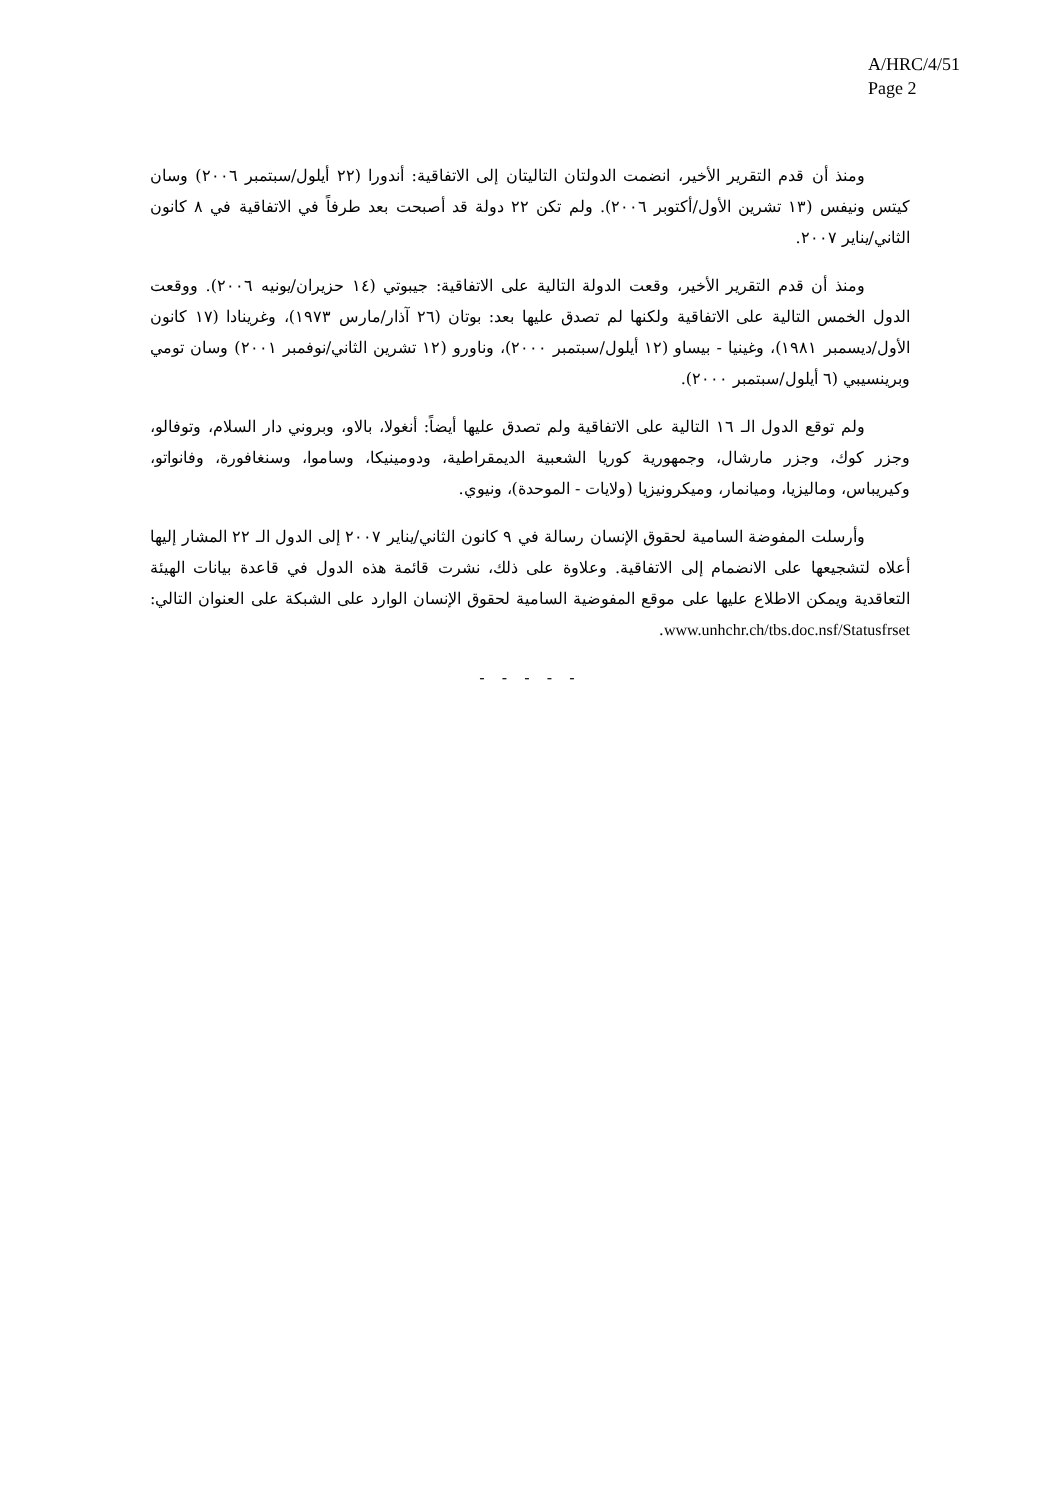A/HRC/4/51
Page 2
ومنذ أن قدم التقرير الأخير، انضمت الدولتان التاليتان إلى الاتفاقية: أندورا (٢٢ أيلول/سبتمبر ٢٠٠٦) وسان كيتس ونيفس (١٣ تشرين الأول/أكتوبر ٢٠٠٦). ولم تكن ٢٢ دولة قد أصبحت بعد طرفاً في الاتفاقية في ٨ كانون الثاني/يناير ٢٠٠٧.
ومنذ أن قدم التقرير الأخير، وقعت الدولة التالية على الاتفاقية: جيبوتي (١٤ حزيران/يونيه ٢٠٠٦). ووقعت الدول الخمس التالية على الاتفاقية ولكنها لم تصدق عليها بعد: بوتان (٢٦ آذار/مارس ١٩٧٣)، وغرينادا (١٧ كانون الأول/ديسمبر ١٩٨١)، وغينيا - بيساو (١٢ أيلول/سبتمبر ٢٠٠٠)، وناورو (١٢ تشرين الثاني/نوفمبر ٢٠٠١) وسان تومي وبرينسيبي (٦ أيلول/سبتمبر ٢٠٠٠).
ولم توقع الدول الـ ١٦ التالية على الاتفاقية ولم تصدق عليها أيضاً: أنغولا، بالاو، وبروني دار السلام، وتوفالو، وجزر كوك، وجزر مارشال، وجمهورية كوريا الشعبية الديمقراطية، ودومينيكا، وساموا، وسنغافورة، وفانواتو، وكيريباس، وماليزيا، وميانمار، وميكرونيزيا (ولايات - الموحدة)، ونيوي.
وأرسلت المفوضة السامية لحقوق الإنسان رسالة في ٩ كانون الثاني/يناير ٢٠٠٧ إلى الدول الـ ٢٢ المشار إليها أعلاه لتشجيعها على الانضمام إلى الاتفاقية. وعلاوة على ذلك، نشرت قائمة هذه الدول في قاعدة بيانات الهيئة التعاقدية ويمكن الاطلاع عليها على موقع المفوضية السامية لحقوق الإنسان الوارد على الشبكة على العنوان التالي: www.unhchr.ch/tbs.doc.nsf/Statusfrset.
- - - - -